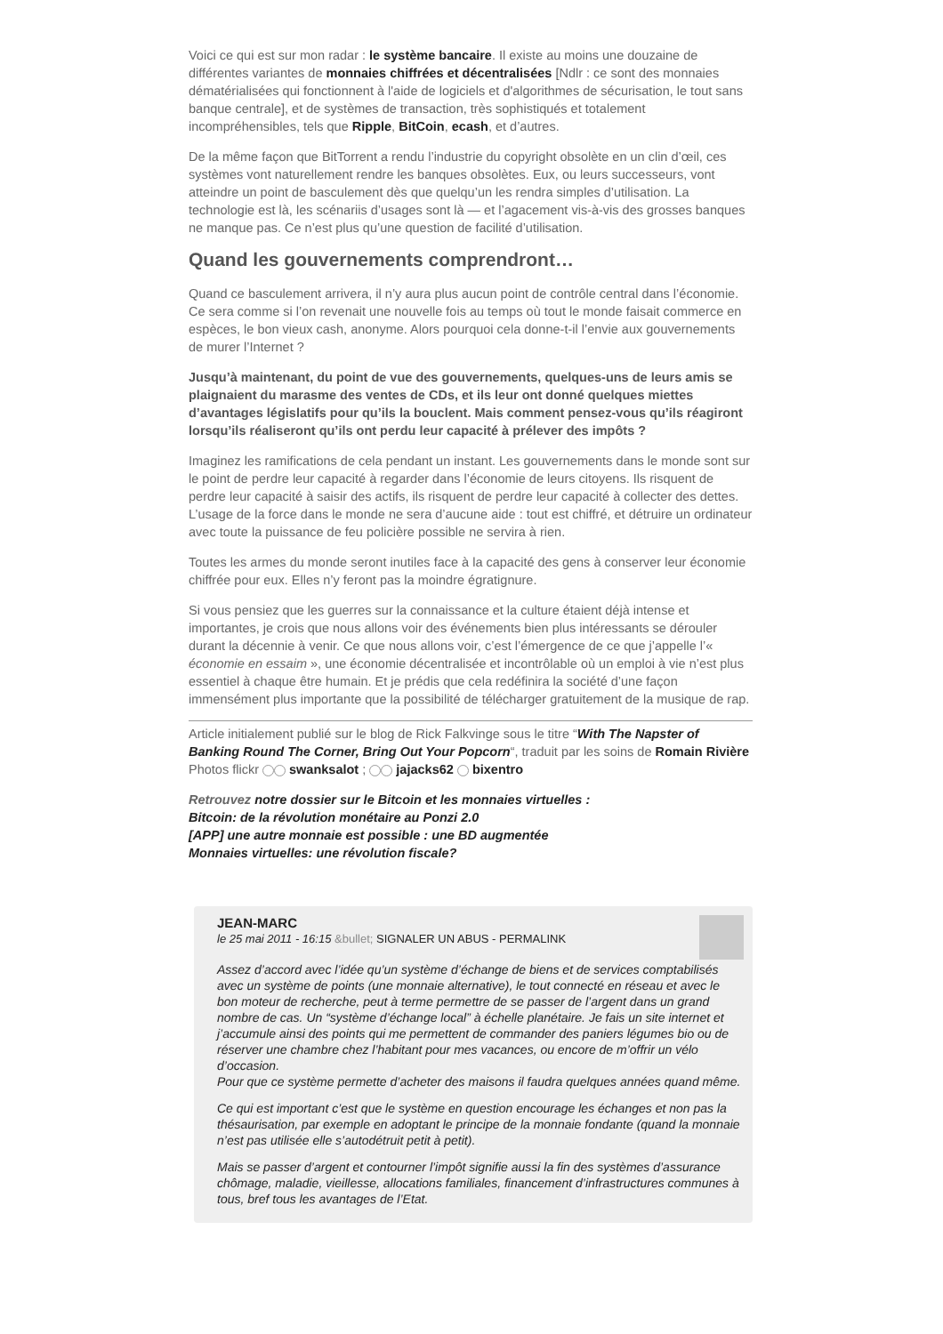Voici ce qui est sur mon radar : le système bancaire. Il existe au moins une douzaine de différentes variantes de monnaies chiffrées et décentralisées [Ndlr : ce sont des monnaies dématérialisées qui fonctionnent à l'aide de logiciels et d'algorithmes de sécurisation, le tout sans banque centrale], et de systèmes de transaction, très sophistiqués et totalement incompréhensibles, tels que Ripple, BitCoin, ecash, et d’autres.
De la même façon que BitTorrent a rendu l’industrie du copyright obsolète en un clin d’œil, ces systèmes vont naturellement rendre les banques obsolètes. Eux, ou leurs successeurs, vont atteindre un point de basculement dès que quelqu’un les rendra simples d’utilisation. La technologie est là, les scénariis d’usages sont là — et l’agacement vis-à-vis des grosses banques ne manque pas. Ce n’est plus qu’une question de facilité d’utilisation.
Quand les gouvernements comprendront…
Quand ce basculement arrivera, il n’y aura plus aucun point de contrôle central dans l’économie. Ce sera comme si l’on revenait une nouvelle fois au temps où tout le monde faisait commerce en espèces, le bon vieux cash, anonyme. Alors pourquoi cela donne-t-il l’envie aux gouvernements de murer l’Internet ?
Jusqu’à maintenant, du point de vue des gouvernements, quelques-uns de leurs amis se plaignaient du marasme des ventes de CDs, et ils leur ont donné quelques miettes d’avantages législatifs pour qu’ils la bouclent. Mais comment pensez-vous qu’ils réagiront lorsqu’ils réaliseront qu’ils ont perdu leur capacité à prélever des impôts ?
Imaginez les ramifications de cela pendant un instant. Les gouvernements dans le monde sont sur le point de perdre leur capacité à regarder dans l’économie de leurs citoyens. Ils risquent de perdre leur capacité à saisir des actifs, ils risquent de perdre leur capacité à collecter des dettes. L’usage de la force dans le monde ne sera d’aucune aide : tout est chiffré, et détruire un ordinateur avec toute la puissance de feu policière possible ne servira à rien.
Toutes les armes du monde seront inutiles face à la capacité des gens à conserver leur économie chiffrée pour eux. Elles n’y feront pas la moindre égratignure.
Si vous pensiez que les guerres sur la connaissance et la culture étaient déjà intense et importantes, je crois que nous allons voir des événements bien plus intéressants se dérouler durant la décennie à venir. Ce que nous allons voir, c’est l’émergence de ce que j’appelle l’« économie en essaim », une économie décentralisée et incontrôlable où un emploi à vie n’est plus essentiel à chaque être humain. Et je prédis que cela redéfinira la société d’une façon immensément plus importante que la possibilité de télécharger gratuitement de la musique de rap.
Article initialement publié sur le blog de Rick Falkvinge sous le titre “With The Napster of Banking Round The Corner, Bring Out Your Popcorn“, traduit par les soins de Romain Rivière
Photos flickr swanksalot ; jajacks62 bixentro
Retrouvez notre dossier sur le Bitcoin et les monnaies virtuelles :
Bitcoin: de la révolution monétaire au Ponzi 2.0
[APP] une autre monnaie est possible : une BD augmentée
Monnaies virtuelles: une révolution fiscale?
JEAN-MARC
le 25 mai 2011 - 16:15 &bullet; SIGNALER UN ABUS - PERMALINK
Assez d’accord avec l’idée qu’un système d’échange de biens et de services comptabilisés avec un système de points (une monnaie alternative), le tout connecté en réseau et avec le bon moteur de recherche, peut à terme permettre de se passer de l’argent dans un grand nombre de cas. Un “système d’échange local” à échelle planétaire. Je fais un site internet et j’accumule ainsi des points qui me permettent de commander des paniers légumes bio ou de réserver une chambre chez l’habitant pour mes vacances, ou encore de m’offrir un vélo d’occasion.
Pour que ce système permette d’acheter des maisons il faudra quelques années quand même.
Ce qui est important c’est que le système en question encourage les échanges et non pas la thésaurisation, par exemple en adoptant le principe de la monnaie fondante (quand la monnaie n’est pas utilisée elle s’autodétruit petit à petit).
Mais se passer d’argent et contourner l’impôt signifie aussi la fin des systèmes d’assurance chômage, maladie, vieillesse, allocations familiales, financement d’infrastructures communes à tous, bref tous les avantages de l’Etat.